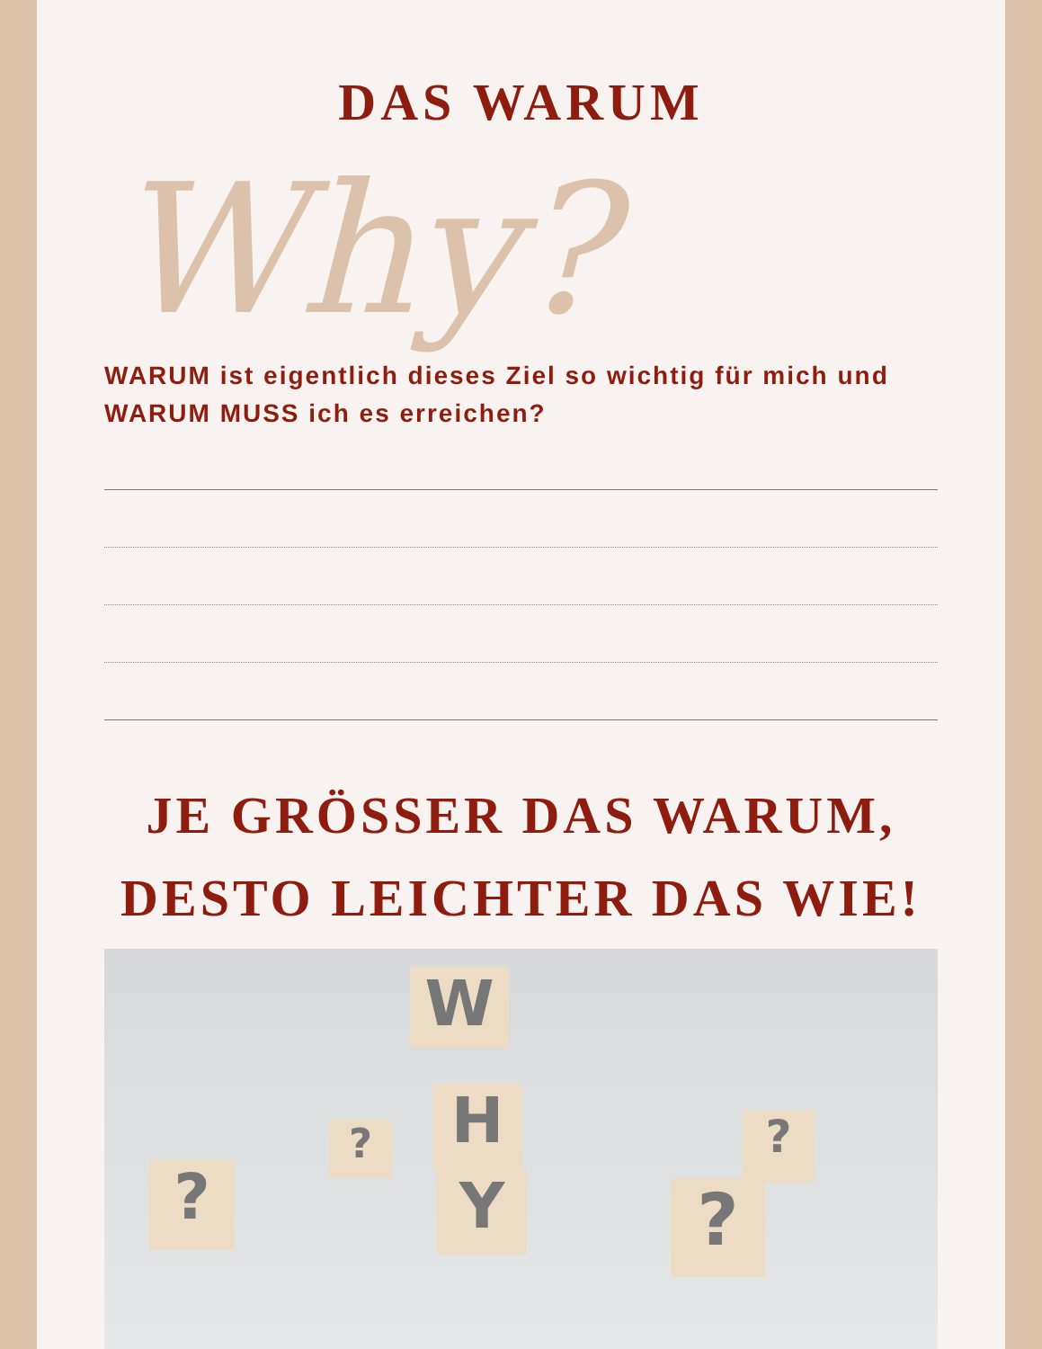DAS WARUM
Why?
WARUM ist eigentlich dieses Ziel so wichtig für mich und WARUM MUSS ich es erreichen?
JE GRÖSSER DAS WARUM,
DESTO LEICHTER DAS WIE!
W
H
Y
?
?
?
?